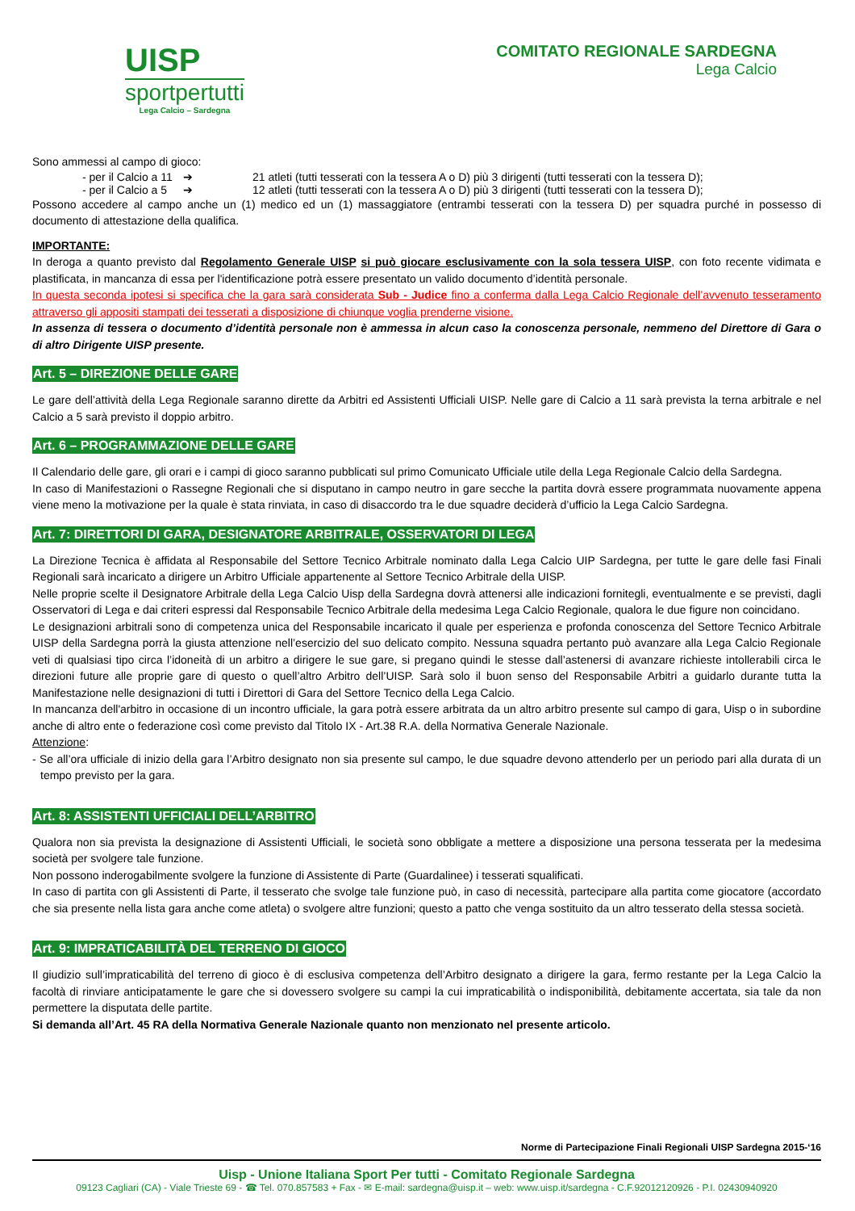UISP
sportpertutti
Lega Calcio – Sardegna
COMITATO REGIONALE SARDEGNA
Lega Calcio
Sono ammessi al campo di gioco:
- per il Calcio a 11 ➔ 21 atleti (tutti tesserati con la tessera A o D) più 3 dirigenti (tutti tesserati con la tessera D);
- per il Calcio a 5 ➔ 12 atleti (tutti tesserati con la tessera A o D) più 3 dirigenti (tutti tesserati con la tessera D);
Possono accedere al campo anche un (1) medico ed un (1) massaggiatore (entrambi tesserati con la tessera D) per squadra purché in possesso di documento di attestazione della qualifica.
IMPORTANTE:
In deroga a quanto previsto dal Regolamento Generale UISP si può giocare esclusivamente con la sola tessera UISP, con foto recente vidimata e plastificata, in mancanza di essa per l'identificazione potrà essere presentato un valido documento d’identità personale.
In questa seconda ipotesi si specifica che la gara sarà considerata Sub - Judice fino a conferma dalla Lega Calcio Regionale dell’avvenuto tesseramento attraverso gli appositi stampati dei tesserati a disposizione di chiunque voglia prenderne visione.
In assenza di tessera o documento d’identità personale non è ammessa in alcun caso la conoscenza personale, nemmeno del Direttore di Gara o di altro Dirigente UISP presente.
Art. 5 – DIREZIONE DELLE GARE
Le gare dell’attività della Lega Regionale saranno dirette da Arbitri ed Assistenti Ufficiali UISP. Nelle gare di Calcio a 11 sarà prevista la terna arbitrale e nel Calcio a 5 sarà previsto il doppio arbitro.
Art. 6 – PROGRAMMAZIONE DELLE GARE
Il Calendario delle gare, gli orari e i campi di gioco saranno pubblicati sul primo Comunicato Ufficiale utile della Lega Regionale Calcio della Sardegna.
In caso di Manifestazioni o Rassegne Regionali che si disputano in campo neutro in gare secche la partita dovrà essere programmata nuovamente appena viene meno la motivazione per la quale è stata rinviata, in caso di disaccordo tra le due squadre deciderà d’ufficio la Lega Calcio Sardegna.
Art. 7: DIRETTORI DI GARA, DESIGNATORE ARBITRALE, OSSERVATORI DI LEGA
La Direzione Tecnica è affidata al Responsabile del Settore Tecnico Arbitrale nominato dalla Lega Calcio UIP Sardegna, per tutte le gare delle fasi Finali Regionali sarà incaricato a dirigere un Arbitro Ufficiale appartenente al Settore Tecnico Arbitrale della UISP.
Nelle proprie scelte il Designatore Arbitrale della Lega Calcio Uisp della Sardegna dovrà attenersi alle indicazioni fornitegli, eventualmente e se previsti, dagli Osservatori di Lega e dai criteri espressi dal Responsabile Tecnico Arbitrale della medesima Lega Calcio Regionale, qualora le due figure non coincidano.
Le designazioni arbitrali sono di competenza unica del Responsabile incaricato il quale per esperienza e profonda conoscenza del Settore Tecnico Arbitrale UISP della Sardegna porrà la giusta attenzione nell’esercizio del suo delicato compito. Nessuna squadra pertanto può avanzare alla Lega Calcio Regionale veti di qualsiasi tipo circa l’idoneità di un arbitro a dirigere le sue gare, si pregano quindi le stesse dall’astenersi di avanzare richieste intollerabili circa le direzioni future alle proprie gare di questo o quell’altro Arbitro dell’UISP. Sarà solo il buon senso del Responsabile Arbitri a guidarlo durante tutta la Manifestazione nelle designazioni di tutti i Direttori di Gara del Settore Tecnico della Lega Calcio.
In mancanza dell'arbitro in occasione di un incontro ufficiale, la gara potrà essere arbitrata da un altro arbitro presente sul campo di gara, Uisp o in subordine anche di altro ente o federazione così come previsto dal Titolo IX - Art.38 R.A. della Normativa Generale Nazionale.
Attenzione:
- Se all’ora ufficiale di inizio della gara l’Arbitro designato non sia presente sul campo, le due squadre devono attenderlo per un periodo pari alla durata di un tempo previsto per la gara.
Art. 8: ASSISTENTI UFFICIALI DELL’ARBITRO
Qualora non sia prevista la designazione di Assistenti Ufficiali, le società sono obbligate a mettere a disposizione una persona tesserata per la medesima società per svolgere tale funzione.
Non possono inderogabilmente svolgere la funzione di Assistente di Parte (Guardalinee) i tesserati squalificati.
In caso di partita con gli Assistenti di Parte, il tesserato che svolge tale funzione può, in caso di necessità, partecipare alla partita come giocatore (accordato che sia presente nella lista gara anche come atleta) o svolgere altre funzioni; questo a patto che venga sostituito da un altro tesserato della stessa società.
Art. 9: IMPRATICABILITÀ DEL TERRENO DI GIOCO
Il giudizio sull’impraticabilità del terreno di gioco è di esclusiva competenza dell’Arbitro designato a dirigere la gara, fermo restante per la Lega Calcio la facoltà di rinviare anticipatamente le gare che si dovessero svolgere su campi la cui impraticabilità o indisponibilità, debitamente accertata, sia tale da non permettere la disputata delle partite.
Si demanda all’Art. 45 RA della Normativa Generale Nazionale quanto non menzionato nel presente articolo.
Norme di Partecipazione Finali Regionali UISP Sardegna 2015-‘16
Uisp - Unione Italiana Sport Per tutti - Comitato Regionale Sardegna
09123 Cagliari (CA) - Viale Trieste 69 - ☎ Tel. 070.857583 + Fax - ✉ E-mail: sardegna@uisp.it – web: www.uisp.it/sardegna - C.F.92012120926 - P.I. 02430940920